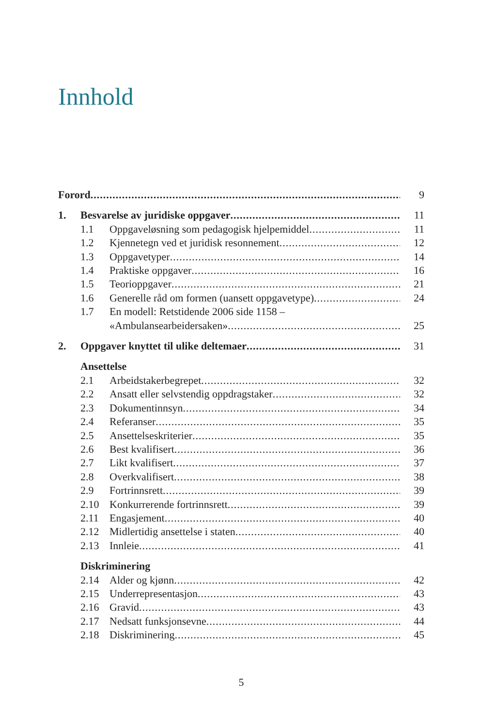Innhold
Forord 9
1. Besvarelse av juridiske oppgaver 11
1.1 Oppgaveløsning som pedagogisk hjelpemiddel 11
1.2 Kjennetegn ved et juridisk resonnement 12
1.3 Oppgavetyper 14
1.4 Praktiske oppgaver 16
1.5 Teorioppgaver 21
1.6 Generelle råd om formen (uansett oppgavetype) 24
1.7 En modell: Retstidende 2006 side 1158 –
«Ambulansearbeidersaken» 25
2. Oppgaver knyttet til ulike deltemaer 31
Ansettelse
2.1 Arbeidstakerbegrepet 32
2.2 Ansatt eller selvstendig oppdragstaker 32
2.3 Dokumentinnsyn 34
2.4 Referanser 35
2.5 Ansettelseskriterier 35
2.6 Best kvalifisert 36
2.7 Likt kvalifisert 37
2.8 Overkvalifisert 38
2.9 Fortrinnsrett 39
2.10 Konkurrerende fortrinnsrett 39
2.11 Engasjement 40
2.12 Midlertidig ansettelse i staten 40
2.13 Innleie 41
Diskriminering
2.14 Alder og kjønn 42
2.15 Underrepresentasjon 43
2.16 Gravid 43
2.17 Nedsatt funksjonsevne 44
2.18 Diskriminering 45
5